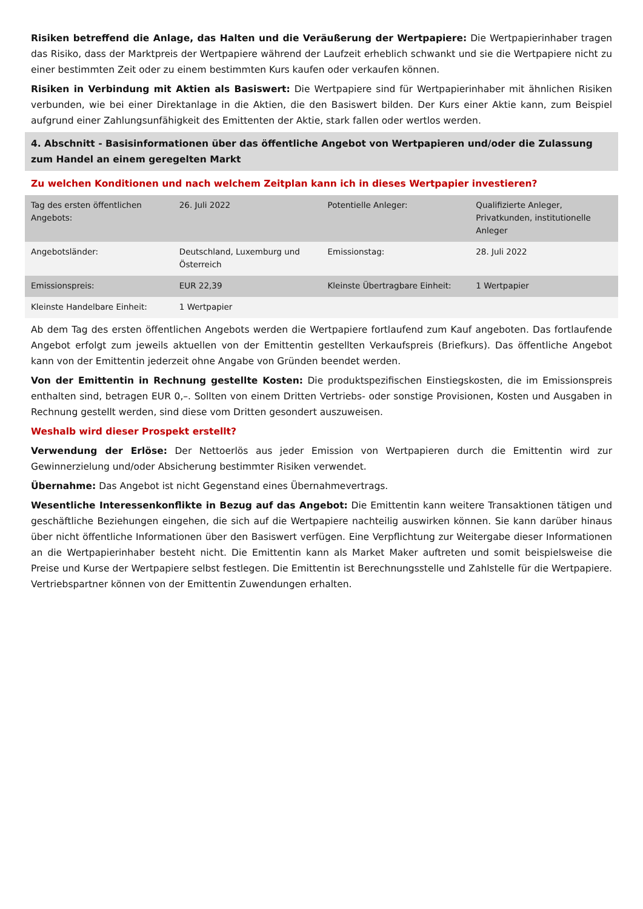Risiken betreffend die Anlage, das Halten und die Veräußerung der Wertpapiere: Die Wertpapierinhaber tragen das Risiko, dass der Marktpreis der Wertpapiere während der Laufzeit erheblich schwankt und sie die Wertpapiere nicht zu einer bestimmten Zeit oder zu einem bestimmten Kurs kaufen oder verkaufen können.
Risiken in Verbindung mit Aktien als Basiswert: Die Wertpapiere sind für Wertpapierinhaber mit ähnlichen Risiken verbunden, wie bei einer Direktanlage in die Aktien, die den Basiswert bilden. Der Kurs einer Aktie kann, zum Beispiel aufgrund einer Zahlungsunfähigkeit des Emittenten der Aktie, stark fallen oder wertlos werden.
4. Abschnitt - Basisinformationen über das öffentliche Angebot von Wertpapieren und/oder die Zulassung zum Handel an einem geregelten Markt
Zu welchen Konditionen und nach welchem Zeitplan kann ich in dieses Wertpapier investieren?
| Tag des ersten öffentlichen Angebots: | 26. Juli 2022 | Potentielle Anleger: | Qualifizierte Anleger, Privatkunden, institutionelle Anleger |
| Angebotsländer: | Deutschland, Luxemburg und Österreich | Emissionstag: | 28. Juli 2022 |
| Emissionspreis: | EUR 22,39 | Kleinste Übertragbare Einheit: | 1 Wertpapier |
| Kleinste Handelbare Einheit: | 1 Wertpapier | | |
Ab dem Tag des ersten öffentlichen Angebots werden die Wertpapiere fortlaufend zum Kauf angeboten. Das fortlaufende Angebot erfolgt zum jeweils aktuellen von der Emittentin gestellten Verkaufspreis (Briefkurs). Das öffentliche Angebot kann von der Emittentin jederzeit ohne Angabe von Gründen beendet werden.
Von der Emittentin in Rechnung gestellte Kosten: Die produktspezifischen Einstiegskosten, die im Emissionspreis enthalten sind, betragen EUR 0,–. Sollten von einem Dritten Vertriebs- oder sonstige Provisionen, Kosten und Ausgaben in Rechnung gestellt werden, sind diese vom Dritten gesondert auszuweisen.
Weshalb wird dieser Prospekt erstellt?
Verwendung der Erlöse: Der Nettoerlös aus jeder Emission von Wertpapieren durch die Emittentin wird zur Gewinnerzielung und/oder Absicherung bestimmter Risiken verwendet.
Übernahme: Das Angebot ist nicht Gegenstand eines Übernahmevertrags.
Wesentliche Interessenkonflikte in Bezug auf das Angebot: Die Emittentin kann weitere Transaktionen tätigen und geschäftliche Beziehungen eingehen, die sich auf die Wertpapiere nachteilig auswirken können. Sie kann darüber hinaus über nicht öffentliche Informationen über den Basiswert verfügen. Eine Verpflichtung zur Weitergabe dieser Informationen an die Wertpapierinhaber besteht nicht. Die Emittentin kann als Market Maker auftreten und somit beispielsweise die Preise und Kurse der Wertpapiere selbst festlegen. Die Emittentin ist Berechnungsstelle und Zahlstelle für die Wertpapiere. Vertriebspartner können von der Emittentin Zuwendungen erhalten.